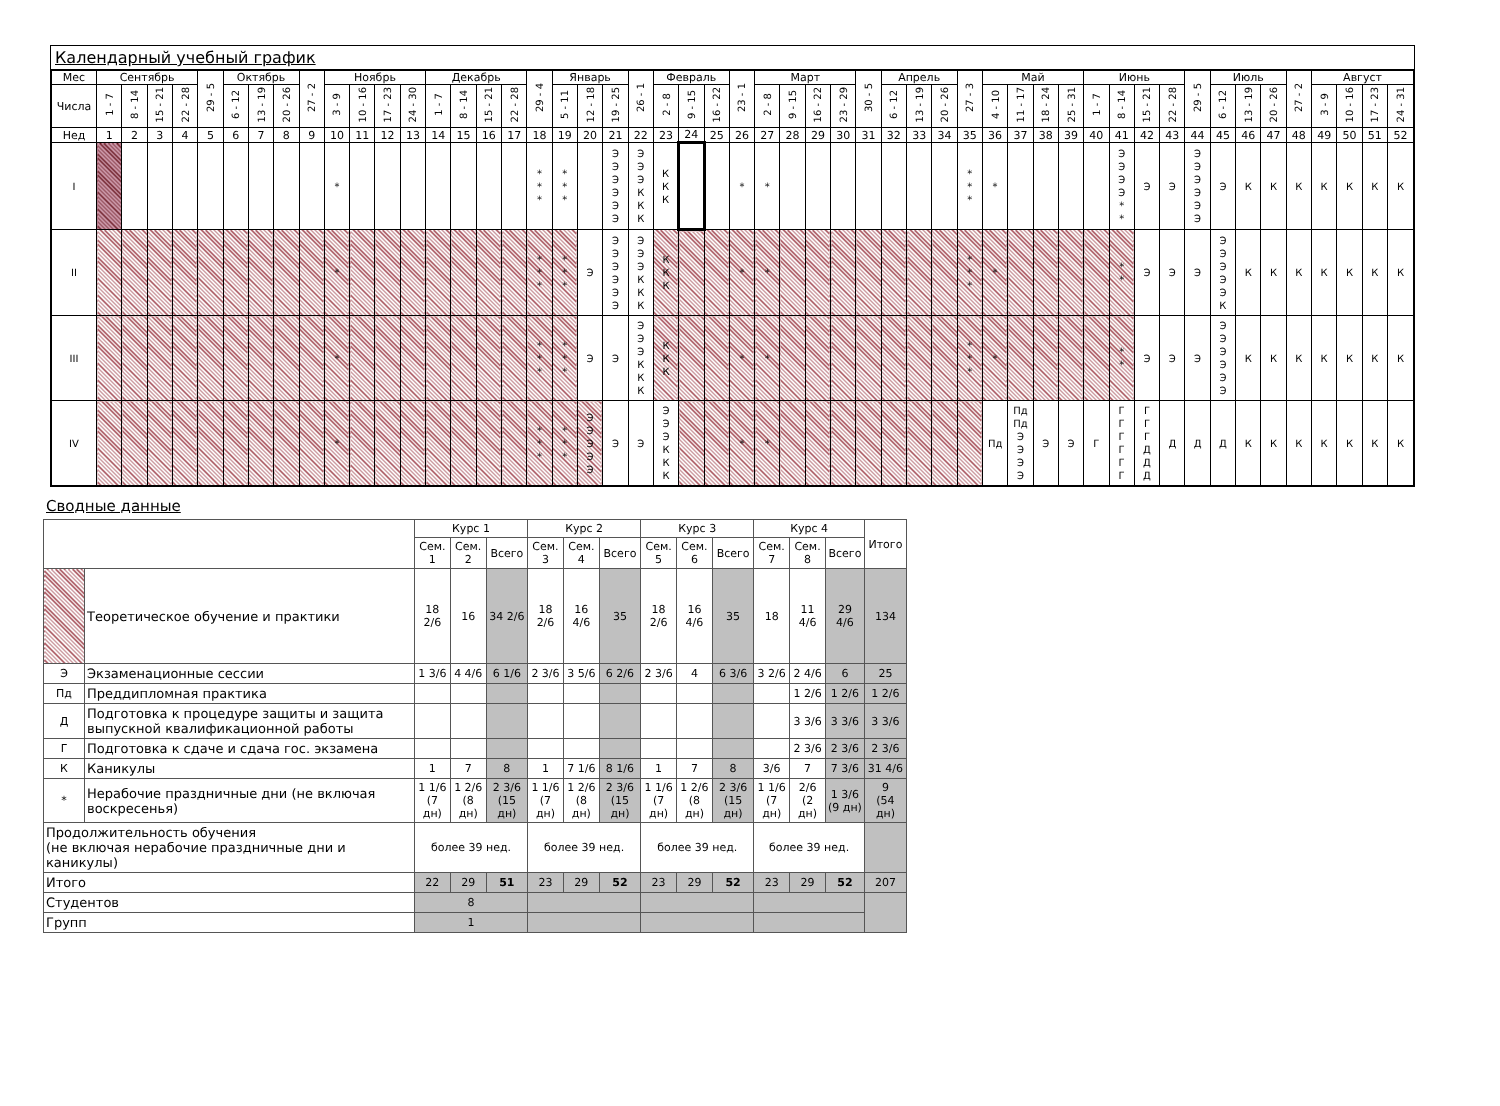Календарный учебный график
| Мес | Сентябрь | | | | 29 - 5 | Октябрь | | | 27 - 2 | Ноябрь | | | | Декабрь | | | | 29 - 4 | Январь | | | 26 - 1 | Февраль | | | 23 - 1 | Март | | | | 30 - 5 | Апрель | | | 27 - 3 | Май | | | | Июнь | | | | 29 - 5 | Июль | | | 27 - 2 | Август | | | |
| --- | --- | --- | --- | --- | --- | --- | --- | --- | --- | --- | --- | --- | --- | --- | --- | --- | --- | --- | --- | --- | --- | --- | --- | --- | --- | --- | --- | --- | --- | --- | --- | --- | --- | --- | --- | --- | --- | --- | --- | --- | --- | --- | --- | --- | --- | --- | --- | --- | --- | --- | --- | --- |
| Числа | 1 - 7 | 8 - 14 | 15 - 21 | 22 - 28 | | 6 - 12 | 13 - 19 | 20 - 26 | | 3 - 9 | 10 - 16 | 17 - 23 | 24 - 30 | 1 - 7 | 8 - 14 | 15 - 21 | 22 - 28 | | 5 - 11 | 12 - 18 | 19 - 25 | | 2 - 8 | 9 - 15 | 16 - 22 | | 2 - 8 | 9 - 15 | 16 - 22 | 23 - 29 | | 6 - 12 | 13 - 19 | 20 - 26 | | 4 - 10 | 11 - 17 | 18 - 24 | 25 - 31 | 1 - 7 | 8 - 14 | 15 - 21 | 22 - 28 | | 6 - 12 | 13 - 19 | 20 - 26 | | 3 - 9 | 10 - 16 | 17 - 23 | 24 - 31 |
| Нед | 1 | 2 | 3 | 4 | 5 | 6 | 7 | 8 | 9 | 10 | 11 | 12 | 13 | 14 | 15 | 16 | 17 | 18 | 19 | 20 | 21 | 22 | 23 | 24 | 25 | 26 | 27 | 28 | 29 | 30 | 31 | 32 | 33 | 34 | 35 | 36 | 37 | 38 | 39 | 40 | 41 | 42 | 43 | 44 | 45 | 46 | 47 | 48 | 49 | 50 | 51 | 52 |
| I | | | | | | | | | | * | | | | | | | | * * * | * * * | | Э Э Э Э Э Э | Э Э Э К К К | К К К | | | * | * | | | | | | | | * * * | * | | | | | Э Э Э Э * * | Э | Э | Э Э Э Э Э Э | Э | К | К | К | К | К | К | К |
| II | | | | | | | | | | * | | | | | | | | * * * | * * * | Э | Э Э Э Э Э Э | Э Э Э К К К | К К К | | | * | * | | | | | | | | * * * | * | | | | | * * | Э | Э | Э | Э Э Э Э Э К | К | К | К | К | К | К | К |
| III | | | | | | | | | | * | | | | | | | | * * * | * * * | Э | Э | Э Э Э К К К | К К К | | | * | * | | | | | | | | * * * | * | | | | | * * | Э | Э | Э | Э Э Э Э Э Э | К | К | К | К | К | К | К |
| IV | | | | | | | | | | * | | | | | | | | * * * | * * * | Э Э Э Э Э | Э | Э | Э Э Э К К К | | | * | * | | | | | | | | | Пд | Пд Пд Э Э Э Э | Э | Э | Г | Г Г Г Г Г Г | Г Г Г Д Д Д | Д | Д | Д | К | К | К | К | К | К | К |
Сводные данные
| | | Курс 1 | | | Курс 2 | | | Курс 3 | | | Курс 4 | | | Итого |
| --- | --- | --- | --- | --- | --- | --- | --- | --- | --- | --- | --- | --- | --- | --- |
| | | Сем. 1 | Сем. 2 | Всего | Сем. 3 | Сем. 4 | Всего | Сем. 5 | Сем. 6 | Всего | Сем. 7 | Сем. 8 | Всего | |
| | Теоретическое обучение и практики | 18 2/6 | 16 | 34 2/6 | 18 2/6 | 16 4/6 | 35 | 18 2/6 | 16 4/6 | 35 | 18 | 11 4/6 | 29 4/6 | 134 |
| Э | Экзаменационные сессии | 1 3/6 | 4 4/6 | 6 1/6 | 2 3/6 | 3 5/6 | 6 2/6 | 2 3/6 | 4 | 6 3/6 | 3 2/6 | 2 4/6 | 6 | 25 |
| Пд | Преддипломная практика | | | | | | | | | | | 1 2/6 | 1 2/6 | 1 2/6 |
| Д | Подготовка к процедуре защиты и защита выпускной квалификационной работы | | | | | | | | | | | 3 3/6 | 3 3/6 | 3 3/6 |
| Г | Подготовка к сдаче и сдача гос. экзамена | | | | | | | | | | | 2 3/6 | 2 3/6 | 2 3/6 |
| К | Каникулы | 1 | 7 | 8 | 1 | 7 1/6 | 8 1/6 | 1 | 7 | 8 | 3/6 | 7 | 7 3/6 | 31 4/6 |
| * | Нерабочие праздничные дни (не включая воскресенья) | 1 1/6 (7 дн) | 1 2/6 (8 дн) | 2 3/6 (15 дн) | 1 1/6 (7 дн) | 1 2/6 (8 дн) | 2 3/6 (15 дн) | 1 1/6 (7 дн) | 1 2/6 (8 дн) | 2 3/6 (15 дн) | 1 1/6 (7 дн) | 2/6 (2 дн) | 1 3/6 (9 дн) | 9 (54 дн) |
| Продолжительность обучения (не включая нерабочие праздничные дни и каникулы) | | более 39 нед. | | | более 39 нед. | | | более 39 нед. | | | более 39 нед. | | | |
| Итого | | 22 | 29 | 51 | 23 | 29 | 52 | 23 | 29 | 52 | 23 | 29 | 52 | 207 |
| Студентов | | 8 | | | | | | | | | | | | |
| Групп | | 1 | | | | | | | | | | | | |